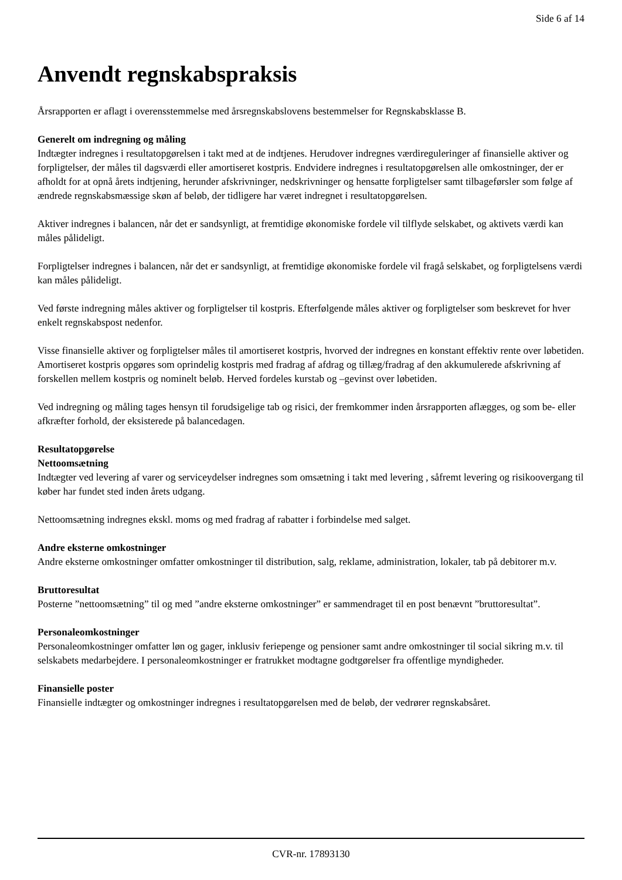Side 6 af 14
Anvendt regnskabspraksis
Årsrapporten er aflagt i overensstemmelse med årsregnskabslovens bestemmelser for Regnskabsklasse B.
Generelt om indregning og måling
Indtægter indregnes i resultatopgørelsen i takt med at de indtjenes. Herudover indregnes værdireguleringer af finansielle aktiver og forpligtelser, der måles til dagsværdi eller amortiseret kostpris. Endvidere indregnes i resultatopgørelsen alle omkostninger, der er afholdt for at opnå årets indtjening, herunder afskrivninger, nedskrivninger og hensatte forpligtelser samt tilbageførsler som følge af ændrede regnskabsmæssige skøn af beløb, der tidligere har været indregnet i resultatopgørelsen.
Aktiver indregnes i balancen, når det er sandsynligt, at fremtidige økonomiske fordele vil tilflyde selskabet, og aktivets værdi kan måles pålideligt.
Forpligtelser indregnes i balancen, når det er sandsynligt, at fremtidige økonomiske fordele vil fragå selskabet, og forpligtelsens værdi kan måles pålideligt.
Ved første indregning måles aktiver og forpligtelser til kostpris. Efterfølgende måles aktiver og forpligtelser som beskrevet for hver enkelt regnskabspost nedenfor.
Visse finansielle aktiver og forpligtelser måles til amortiseret kostpris, hvorved der indregnes en konstant effektiv rente over løbetiden. Amortiseret kostpris opgøres som oprindelig kostpris med fradrag af afdrag og tillæg/fradrag af den akkumulerede afskrivning af forskellen mellem kostpris og nominelt beløb. Herved fordeles kurstab og –gevinst over løbetiden.
Ved indregning og måling tages hensyn til forudsigelige tab og risici, der fremkommer inden årsrapporten aflægges, og som be- eller afkræfter forhold, der eksisterede på balancedagen.
Resultatopgørelse
Nettoomsætning
Indtægter ved levering af varer og serviceydelser indregnes som omsætning i takt med levering , såfremt levering og risikoovergang til køber har fundet sted inden årets udgang.
Nettoomsætning indregnes ekskl. moms og med fradrag af rabatter i forbindelse med salget.
Andre eksterne omkostninger
Andre eksterne omkostninger omfatter omkostninger til distribution, salg, reklame, administration, lokaler, tab på debitorer m.v.
Bruttoresultat
Posterne ”nettoomsætning” til og med ”andre eksterne omkostninger” er sammendraget til en post benævnt ”bruttoresultat”.
Personaleomkostninger
Personaleomkostninger omfatter løn og gager, inklusiv feriepenge og pensioner samt andre omkostninger til social sikring m.v. til selskabets medarbejdere. I personaleomkostninger er fratrukket modtagne godtgørelser fra offentlige myndigheder.
Finansielle poster
Finansielle indtægter og omkostninger indregnes i resultatopgørelsen med de beløb, der vedrører regnskabsåret.
CVR-nr. 17893130